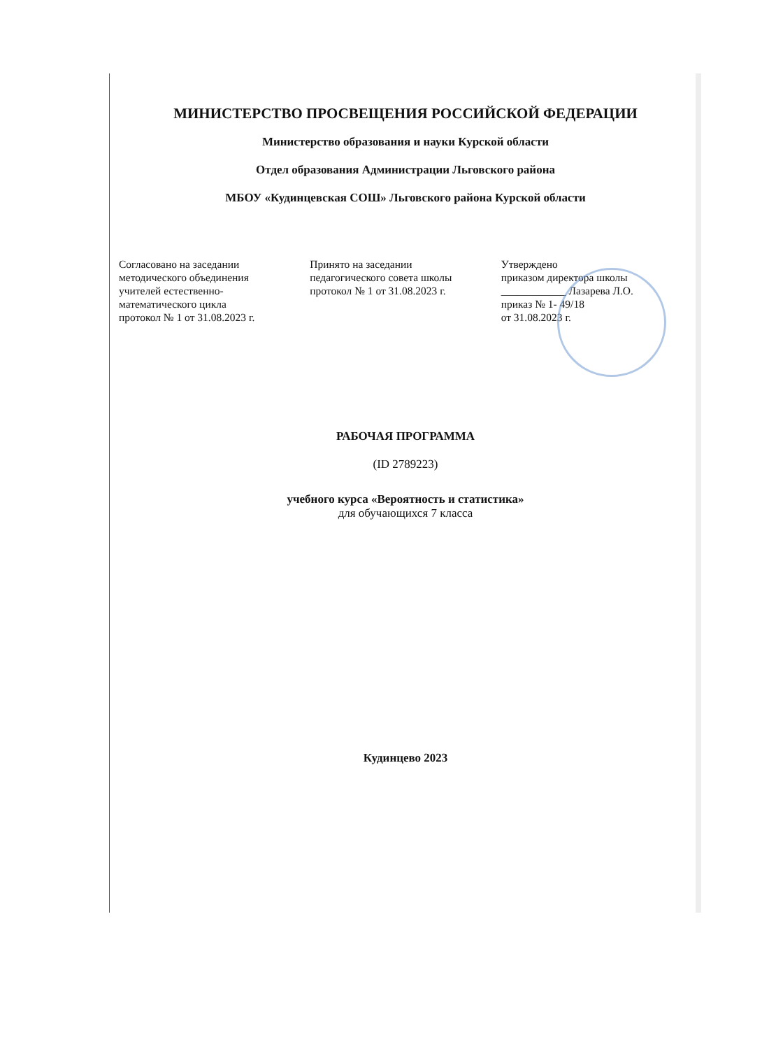МИНИСТЕРСТВО ПРОСВЕЩЕНИЯ РОССИЙСКОЙ ФЕДЕРАЦИИ
Министерство образования и науки Курской области
Отдел образования Администрации Льговского района
МБОУ «Кудинцевская СОШ» Льговского района Курской области
Согласовано на заседании
методического объединения
учителей естественно-
математического цикла
протокол № 1 от 31.08.2023 г.
Принято на заседании
педагогического совета школы
протокол № 1 от 31.08.2023 г.
Утверждено
приказом директора школы
____________ Лазарева Л.О.
приказ № 1- 49/18
от 31.08.2023 г.
РАБОЧАЯ ПРОГРАММА
(ID 2789223)
учебного курса «Вероятность и статистика»
для обучающихся 7 класса
Кудинцево 2023